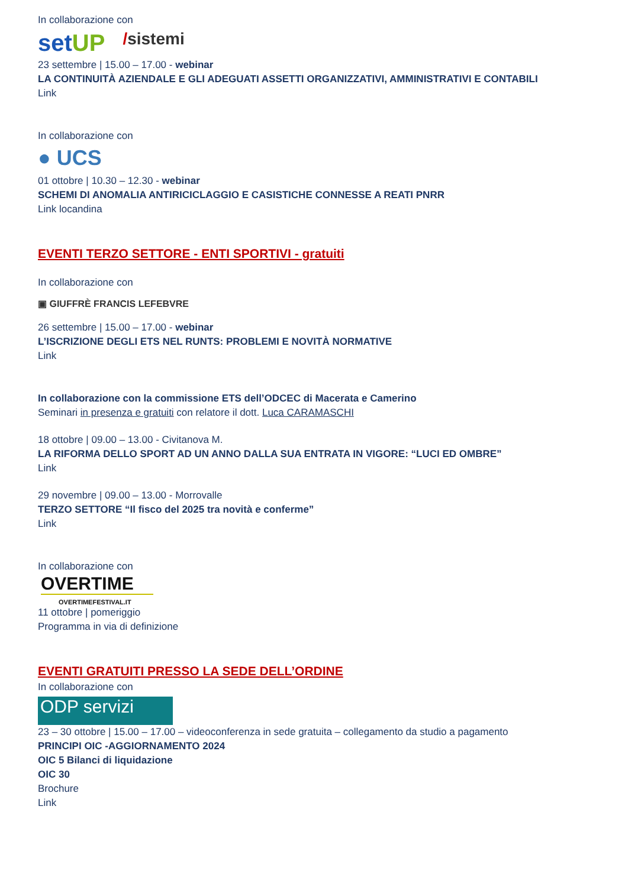In collaborazione con
setUP /sistemi
23 settembre | 15.00 – 17.00 - webinar
LA CONTINUITÀ AZIENDALE E GLI ADEGUATI ASSETTI ORGANIZZATIVI, AMMINISTRATIVI E CONTABILI
Link
In collaborazione con
● UCS
01 ottobre | 10.30 – 12.30 - webinar
SCHEMI DI ANOMALIA ANTIRICICLAGGIO E CASISTICHE CONNESSE A REATI PNRR
Link locandina
EVENTI TERZO SETTORE - ENTI SPORTIVI - gratuiti
In collaborazione con
▣ GIUFFRÈ FRANCIS LEFEBVRE
26 settembre | 15.00 – 17.00 - webinar
L’ISCRIZIONE DEGLI ETS NEL RUNTS: PROBLEMI E NOVITÀ NORMATIVE
Link
In collaborazione con la commissione ETS dell’ODCEC di Macerata e Camerino
Seminari in presenza e gratuiti con relatore il dott. Luca CARAMASCHI
18 ottobre | 09.00 – 13.00 - Civitanova M.
LA RIFORMA DELLO SPORT AD UN ANNO DALLA SUA ENTRATA IN VIGORE: “LUCI ED OMBRE”
Link
29 novembre | 09.00 – 13.00 - Morrovalle
TERZO SETTORE “Il fisco del 2025 tra novità e conferme”
Link
In collaborazione con
OVERTIME
OVERTIMEFESTIVAL.IT
11 ottobre | pomeriggio
Programma in via di definizione
EVENTI GRATUITI PRESSO LA SEDE DELL’ORDINE
In collaborazione con
ODP servizi
23 – 30 ottobre | 15.00 – 17.00 – videoconferenza in sede gratuita – collegamento da studio a pagamento
PRINCIPI OIC -AGGIORNAMENTO 2024
OIC 5 Bilanci di liquidazione
OIC 30
Brochure
Link